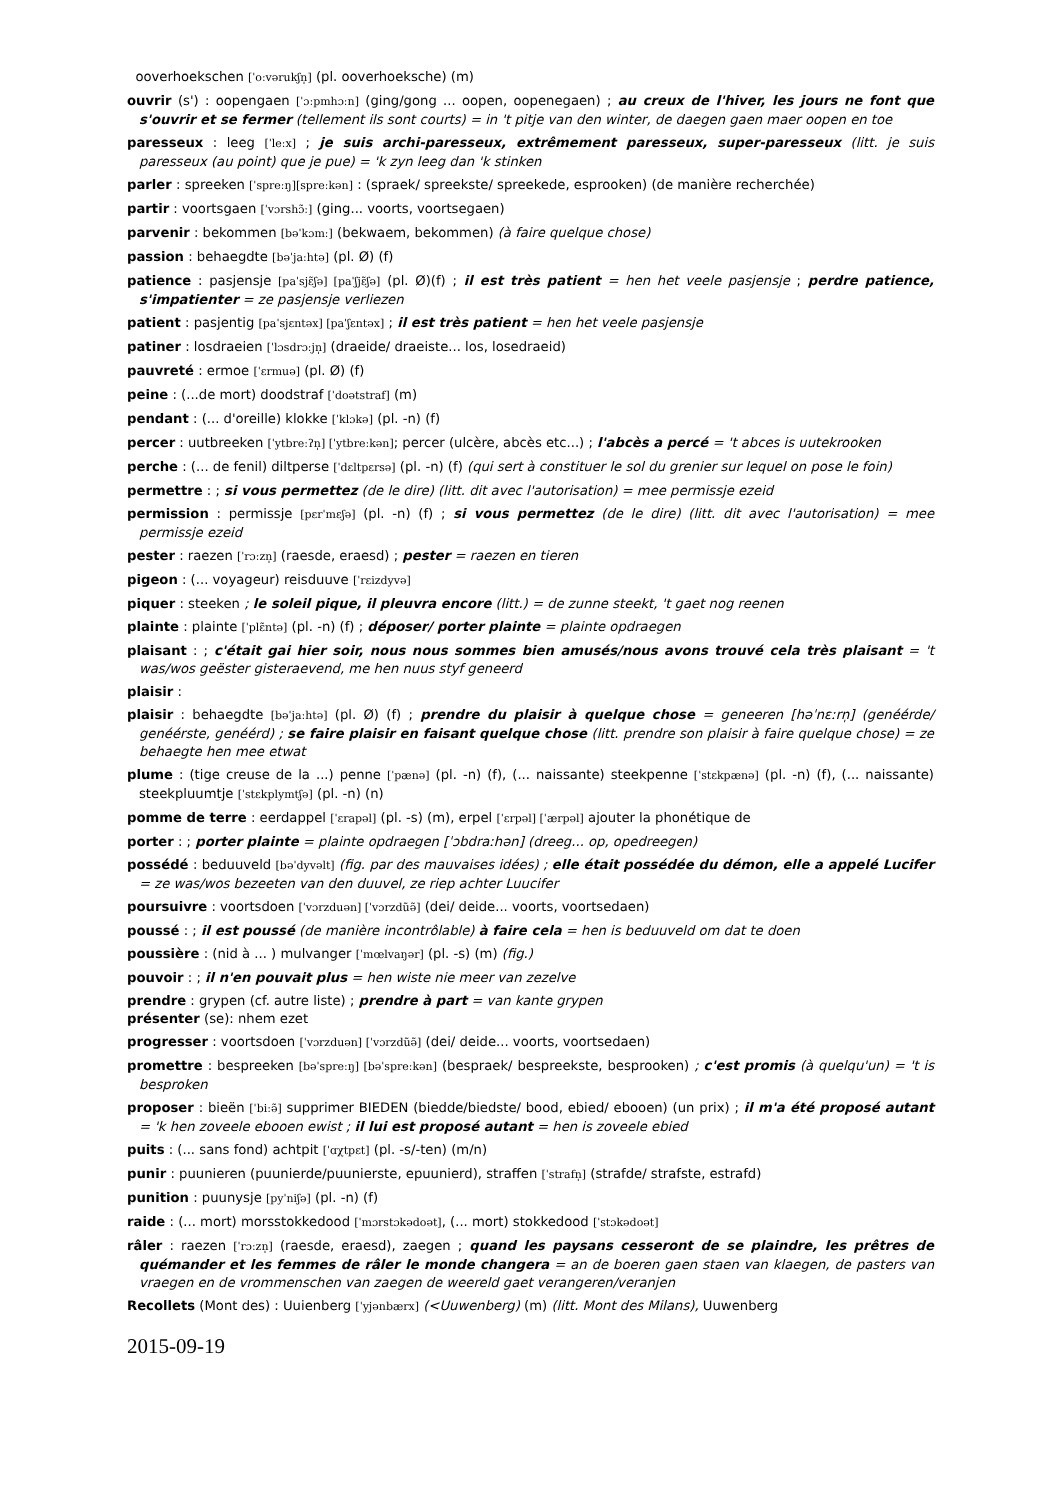ooverhoekschen [ˈoːvərukʃn̩] (pl. ooverhoeksche) (m)
ouvrir (s') : oopengaen [ˈɔːpmhɔːn] (ging/gong ... oopen, oopenegaen) ; au creux de l'hiver, les jours ne font que s'ouvrir et se fermer (tellement ils sont courts) = in 't pitje van den winter, de daegen gaen maer oopen en toe
paresseux : leeg [ˈleːx] ; je suis archi-paresseux, extrêmement paresseux, super-paresseux (litt. je suis paresseux (au point) que je pue) = 'k zyn leeg dan 'k stinken
parler : spreeken [ˈspreːŋ][spreːkən] : (spraek/ spreekste/ spreekede, esprooken) (de manière recherchée)
partir : voortsgaen [ˈvɔrshɔ̃ː] (ging... voorts, voortsegaen)
parvenir : bekommen [bəˈkɔmː] (bekwaem, bekommen) (à faire quelque chose)
passion : behaegdte [bəˈjaːhtə] (pl. Ø) (f)
patience : pasjensje [paˈsjɛ̃ʃə] [paˈʃjɛ̃ʃə] (pl. Ø)(f) ; il est très patient = hen het veele pasjensje ; perdre patience, s'impatienter = ze pasjensje verliezen
patient : pasjentig [paˈsjɛntəx] [paˈʃɛntəx] ; il est très patient = hen het veele pasjensje
patiner : losdraeien [ˈlɔsdrɔːjn̩] (draeide/ draeiste... los, losedraeid)
pauvreté : ermoe [ˈɛrmuə] (pl. Ø) (f)
peine : (...de mort) doodstraf [ˈdoətstraf] (m)
pendant : (... d'oreille) klokke [ˈklɔkə] (pl. -n) (f)
percer : uutbreeken [ˈytbreːʔn̩] [ˈytbreːkən]; percer (ulcère, abcès etc...) ; l'abcès a percé = 't abces is uutekrooken
perche : (... de fenil) diltperse [ˈdɛltpɛrsə] (pl. -n) (f) (qui sert à constituer le sol du grenier sur lequel on pose le foin)
permettre : ; si vous permettez (de le dire) (litt. dit avec l'autorisation) = mee permissje ezeid
permission : permissje [pɛrˈmɛʃə] (pl. -n) (f) ; si vous permettez (de le dire) (litt. dit avec l'autorisation) = mee permissje ezeid
pester : raezen [ˈrɔːzn̩] (raesde, eraesd) ; pester = raezen en tieren
pigeon : (... voyageur) reisduuve [ˈrɛizdyvə]
piquer : steeken ; le soleil pique, il pleuvra encore (litt.) = de zunne steekt, 't gaet nog reenen
plainte : plainte [ˈplɛ̃ntə] (pl. -n) (f) ; déposer/ porter plainte = plainte opdraegen
plaisant : ; c'était gai hier soir, nous nous sommes bien amusés/nous avons trouvé cela très plaisant = 't was/wos geëster gisteraevend, me hen nuus styf geneerd
plaisir :
plaisir : behaegdte [bəˈjaːhtə] (pl. Ø) (f) ; prendre du plaisir à quelque chose = geneeren [həˈnɛːrn̩] (genéérde/ genéérste, genéérd) ; se faire plaisir en faisant quelque chose (litt. prendre son plaisir à faire quelque chose) = ze behaegte hen mee etwat
plume : (tige creuse de la ...) penne [ˈpænə] (pl. -n) (f), (... naissante) steekpenne [ˈstɛkpænə] (pl. -n) (f), (... naissante) steekpluumtje [ˈstɛkplymtʃə] (pl. -n) (n)
pomme de terre : eerdappel [ˈɛrapəl] (pl. -s) (m), erpel [ˈɛrpəl] [ˈærpəl] ajouter la phonétique de
porter : ; porter plainte = plainte opdraegen [ˈɔbdraːhən] (dreeg... op, opedreegen)
possédé : beduuveld [bəˈdyvəlt] (fig. par des mauvaises idées) ; elle était possédée du démon, elle a appelé Lucifer = ze was/wos bezeeten van den duuvel, ze riep achter Luucifer
poursuivre : voortsdoen [ˈvɔrzduən] [ˈvɔrzdũə̃] (dei/ deide... voorts, voortsedaen)
poussé : ; il est poussé (de manière incontrôlable) à faire cela = hen is beduuveld om dat te doen
poussière : (nid à ... ) mulvanger [ˈmœlvaŋər] (pl. -s) (m) (fig.)
pouvoir : ; il n'en pouvait plus = hen wiste nie meer van zezelve
prendre : grypen (cf. autre liste) ; prendre à part = van kante grypen
présenter (se): nhem ezet
progresser : voortsdoen [ˈvɔrzduən] [ˈvɔrzdũə̃] (dei/ deide... voorts, voortsedaen)
promettre : bespreeken [bəˈspreːŋ] [bəˈspreːkən] (bespraek/ bespreekste, besprooken) ; c'est promis (à quelqu'un) = 't is besproken
proposer : bieën [ˈbiːə̃] supprimer BIEDEN (biedde/biedste/ bood, ebied/ ebooen) (un prix) ; il m'a été proposé autant = 'k hen zoveele ebooen ewist ; il lui est proposé autant = hen is zoveele ebied
puits : (... sans fond) achtpit [ˈɑχtpɛt] (pl. -s/-ten) (m/n)
punir : puunieren (puunierde/puunierste, epuunierd), straffen [ˈstrafn̩] (strafde/ strafste, estrafd)
punition : puunysje [pyˈniʃə] (pl. -n) (f)
raide : (... mort) morsstokkedood [ˈmɔrstɔkədoət], (... mort) stokkedood [ˈstɔkədoət]
râler : raezen [ˈrɔːzn̩] (raesde, eraesd), zaegen ; quand les paysans cesseront de se plaindre, les prêtres de quémander et les femmes de râler le monde changera = an de boeren gaen staen van klaegen, de pasters van vraegen en de vrommenschen van zaegen de weereld gaet verangeren/veranjen
Recollets (Mont des) : Uuienberg [ˈyjənbærx] (<Uuwenberg) (m) (litt. Mont des Milans), Uuwenberg
2015-09-19